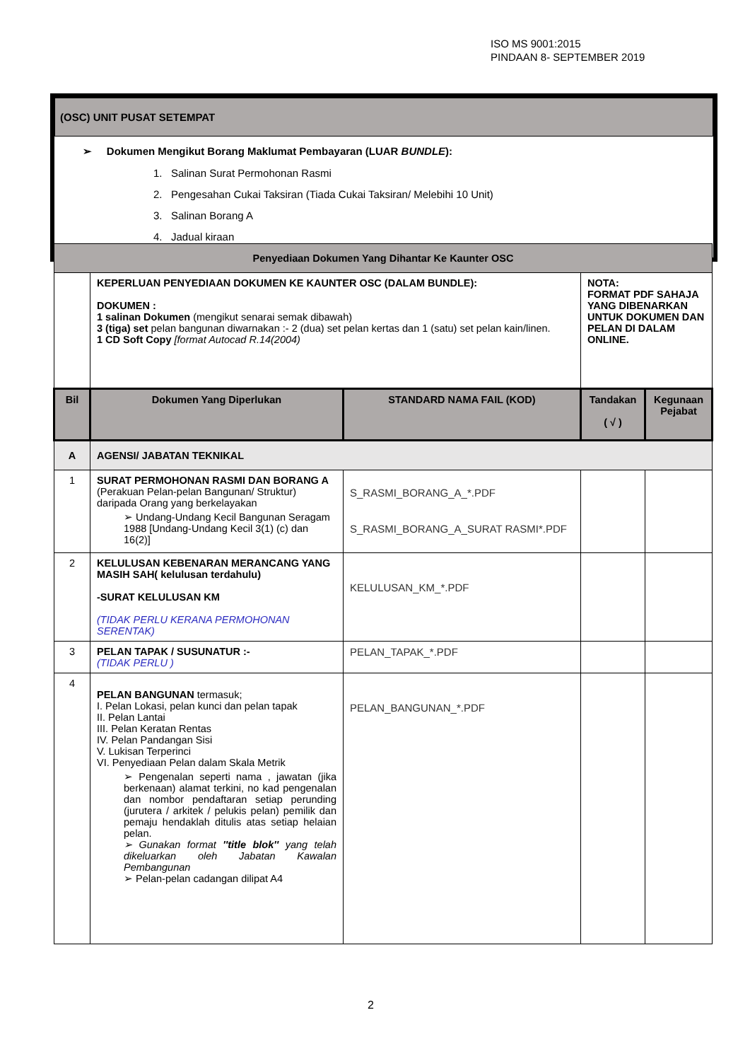ISO MS 9001:2015
PINDAAN 8- SEPTEMBER 2019
(OSC) UNIT PUSAT SETEMPAT
➢ Dokumen Mengikut Borang Maklumat Pembayaran (LUAR BUNDLE):
1. Salinan Surat Permohonan Rasmi
2. Pengesahan Cukai Taksiran (Tiada Cukai Taksiran/ Melebihi 10 Unit)
3. Salinan Borang A
4. Jadual kiraan
| Penyediaan Dokumen Yang Dihantar Ke Kaunter OSC | | | | |
| --- | --- | --- | --- | --- |
| | KEPERLUAN PENYEDIAAN DOKUMEN KE KAUNTER OSC (DALAM BUNDLE): DOKUMEN : 1 salinan Dokumen (mengikut senarai semak dibawah) 3 (tiga) set pelan bangunan diwarnakan :- 2 (dua) set pelan kertas dan 1 (satu) set pelan kain/linen. 1 CD Soft Copy [format Autocad R.14(2004) | | NOTA: FORMAT PDF SAHAJA YANG DIBENARKAN UNTUK DOKUMEN DAN PELAN DI DALAM ONLINE. | |
| Bil | Dokumen Yang Diperlukan | STANDARD NAMA FAIL (KOD) | Tandakan ( √ ) | Kegunaan Pejabat |
| A | AGENSI/ JABATAN TEKNIKAL | | | |
| 1 | SURAT PERMOHONAN RASMI DAN BORANG A (Perakuan Pelan-pelan Bangunan/ Struktur) daripada Orang yang berkelayakan ➢ Undang-Undang Kecil Bangunan Seragam 1988 [Undang-Undang Kecil 3(1) (c) dan 16(2)] | S_RASMI_BORANG_A_*.PDF S_RASMI_BORANG_A_SURAT RASMI*.PDF | | |
| 2 | KELULUSAN KEBENARAN MERANCANG YANG MASIH SAH( kelulusan terdahulu) -SURAT KELULUSAN KM (TIDAK PERLU KERANA PERMOHONAN SERENTAK) | KELULUSAN_KM_*.PDF | | |
| 3 | PELAN TAPAK / SUSUNATUR :- (TIDAK PERLU ) | PELAN_TAPAK_*.PDF | | |
| 4 | PELAN BANGUNAN termasuk; I. Pelan Lokasi, pelan kunci dan pelan tapak II. Pelan Lantai III. Pelan Keratan Rentas IV. Pelan Pandangan Sisi V. Lukisan Terperinci VI. Penyediaan Pelan dalam Skala Metrik ➢ Pengenalan seperti nama , jawatan (jika berkenaan) alamat terkini, no kad pengenalan dan nombor pendaftaran setiap perunding (jurutera / arkitek / pelukis pelan) pemilik dan pemaju hendaklah ditulis atas setiap helaian pelan. ➢ Gunakan format ''title blok'' yang telah dikeluarkan oleh Jabatan Kawalan Pembangunan ➢ Pelan-pelan cadangan dilipat A4 | PELAN_BANGUNAN_*.PDF | | |
2